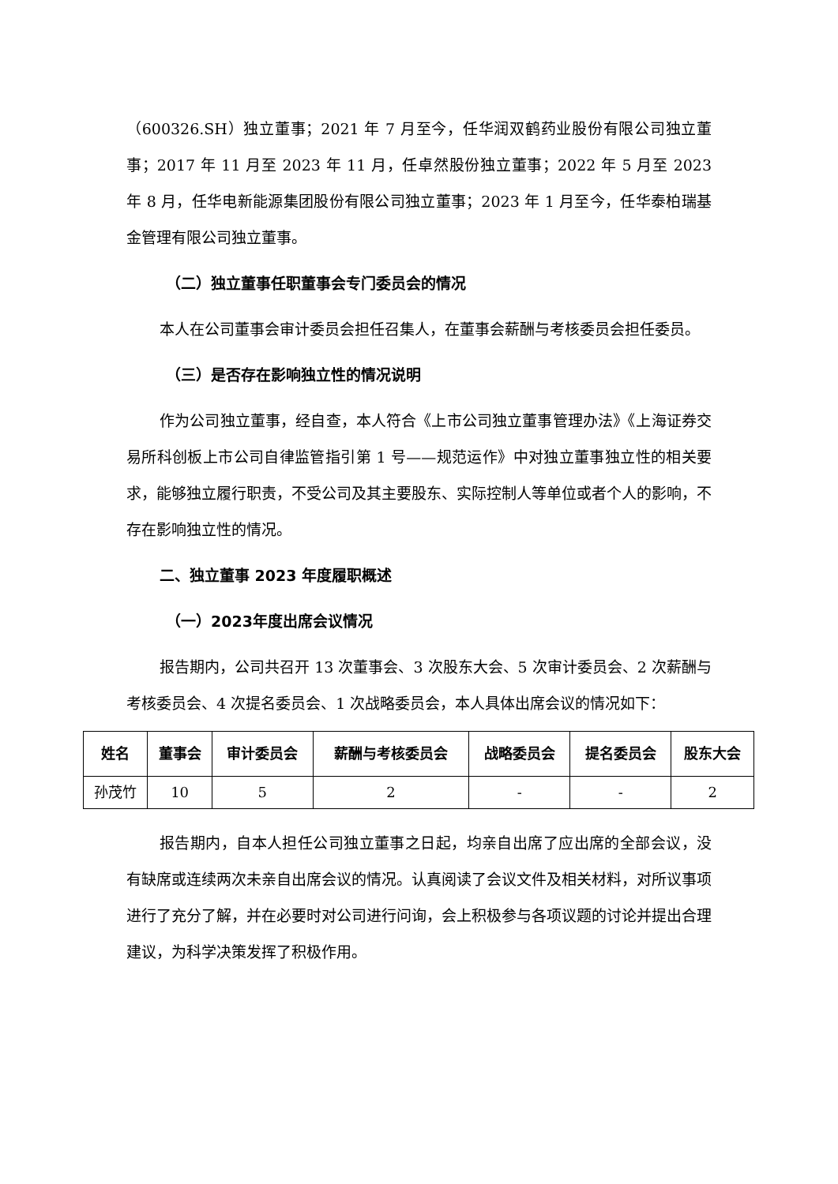（600326.SH）独立董事；2021 年 7 月至今，任华润双鹤药业股份有限公司独立董事；2017 年 11 月至 2023 年 11 月，任卓然股份独立董事；2022 年 5 月至 2023 年 8 月，任华电新能源集团股份有限公司独立董事；2023 年 1 月至今，任华泰柏瑞基金管理有限公司独立董事。
（二）独立董事任职董事会专门委员会的情况
本人在公司董事会审计委员会担任召集人，在董事会薪酬与考核委员会担任委员。
（三）是否存在影响独立性的情况说明
作为公司独立董事，经自查，本人符合《上市公司独立董事管理办法》《上海证券交易所科创板上市公司自律监管指引第 1 号——规范运作》中对独立董事独立性的相关要求，能够独立履行职责，不受公司及其主要股东、实际控制人等单位或者个人的影响，不存在影响独立性的情况。
二、独立董事 2023 年度履职概述
（一）2023年度出席会议情况
报告期内，公司共召开 13 次董事会、3 次股东大会、5 次审计委员会、2 次薪酬与考核委员会、4 次提名委员会、1 次战略委员会，本人具体出席会议的情况如下：
| 姓名 | 董事会 | 审计委员会 | 薪酬与考核委员会 | 战略委员会 | 提名委员会 | 股东大会 |
| --- | --- | --- | --- | --- | --- | --- |
| 孙茂竹 | 10 | 5 | 2 | - | - | 2 |
报告期内，自本人担任公司独立董事之日起，均亲自出席了应出席的全部会议，没有缺席或连续两次未亲自出席会议的情况。认真阅读了会议文件及相关材料，对所议事项进行了充分了解，并在必要时对公司进行问询，会上积极参与各项议题的讨论并提出合理建议，为科学决策发挥了积极作用。